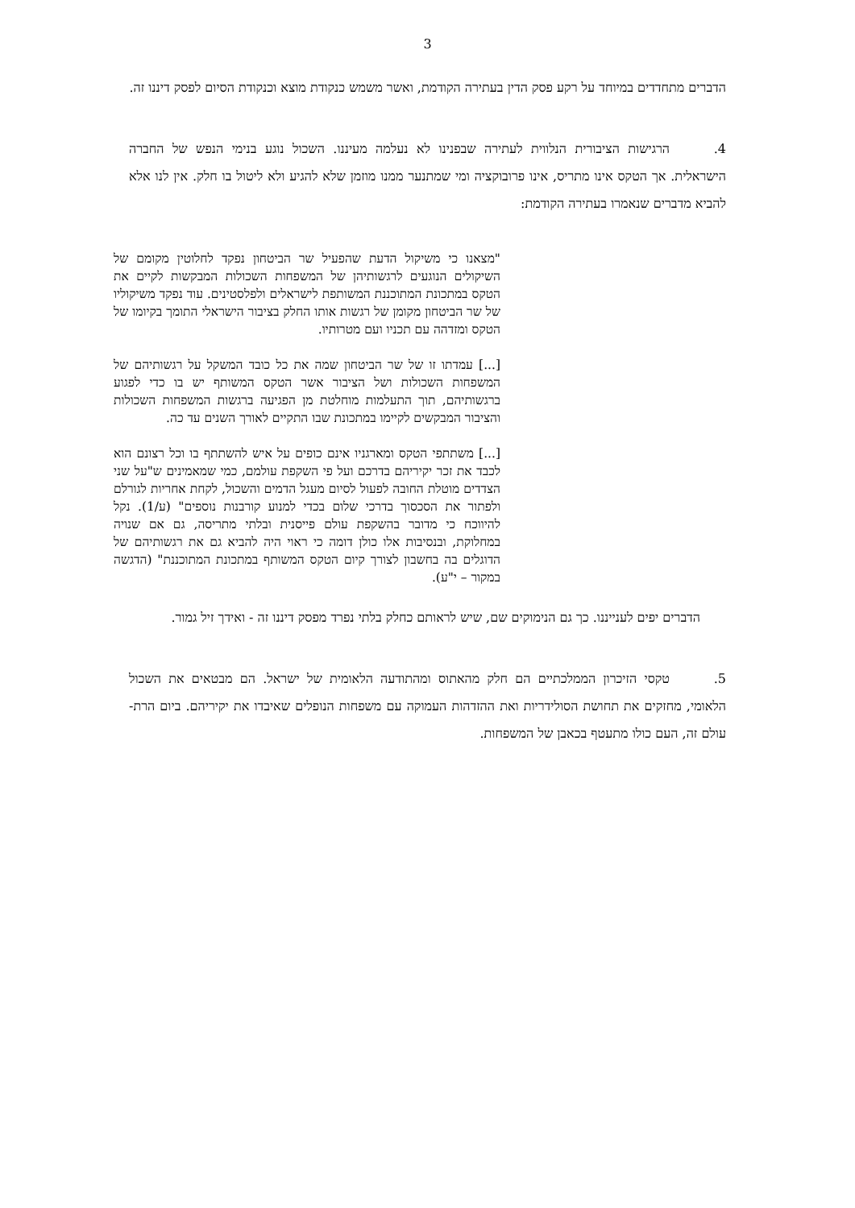3
הדברים מתחדדים במיוחד על רקע פסק הדין בעתירה הקודמת, ואשר משמש כנקודת מוצא וכנקודת הסיום לפסק דיננו זה.
4. הרגישות הציבורית הנלווית לעתירה שבפנינו לא נעלמה מעיננו. השכול נוגע בנימי הנפש של החברה הישראלית. אך הטקס אינו מתריס, אינו פרובוקציה ומי שמתנער ממנו מוזמן שלא להגיע ולא ליטול בו חלק. אין לנו אלא להביא מדברים שנאמרו בעתירה הקודמת:
"מצאנו כי משיקול הדעת שהפעיל שר הביטחון נפקד לחלוטין מקומם של השיקולים הנוגעים לרגשותיהן של המשפחות השכולות המבקשות לקיים את הטקס במתכונת המתוכננת המשותפת לישראלים ולפלסטינים. עוד נפקד משיקוליו של שר הביטחון מקומן של רגשות אותו החלק בציבור הישראלי התומך בקיומו של הטקס ומזדהה עם תכניו ועם מטרותיו.
[...] עמדתו זו של שר הביטחון שמה את כל כובד המשקל על רגשותיהם של המשפחות השכולות ושל הציבור אשר הטקס המשותף יש בו כדי לפגוע ברגשותיהם, תוך התעלמות מוחלטת מן הפגיעה ברגשות המשפחות השכולות והציבור המבקשים לקיימו במתכונת שבו התקיים לאורך השנים עד כה.
[...] משתתפי הטקס ומארגניו אינם כופים על איש להשתתף בו וכל רצונם הוא לכבד את זכר יקיריהם בדרכם ועל פי השקפת עולמם, כמי שמאמינים ש"על שני הצדדים מוטלת החובה לפעול לסיום מעגל הדמים והשכול, לקחת אחריות לגורלם ולפתור את הסכסוך בדרכי שלום בכדי למנוע קורבנות נוספים" (ע/1). נקל להיווכח כי מדובר בהשקפת עולם פייסנית ובלתי מתריסה, גם אם שנויה במחלוקת, ובנסיבות אלו כולן דומה כי ראוי היה להביא גם את רגשותיהם של הדוגלים בה בחשבון לצורך קיום הטקס המשותף במתכונת המתוכננת" (הדגשה במקור – י"ע).
  הדברים יפים לענייננו. כך גם הנימוקים שם, שיש לראותם כחלק בלתי נפרד מפסק דיננו זה - ואידך זיל גמור.
5. טקסי הזיכרון הממלכתיים הם חלק מהאתוס ומהתודעה הלאומית של ישראל. הם מבטאים את השכול הלאומי, מחזקים את תחושת הסולידריות ואת ההזדהות העמוקה עם משפחות הנופלים שאיבדו את יקיריהם. ביום הרת-עולם זה, העם כולו מתעטף בכאבן של המשפחות.